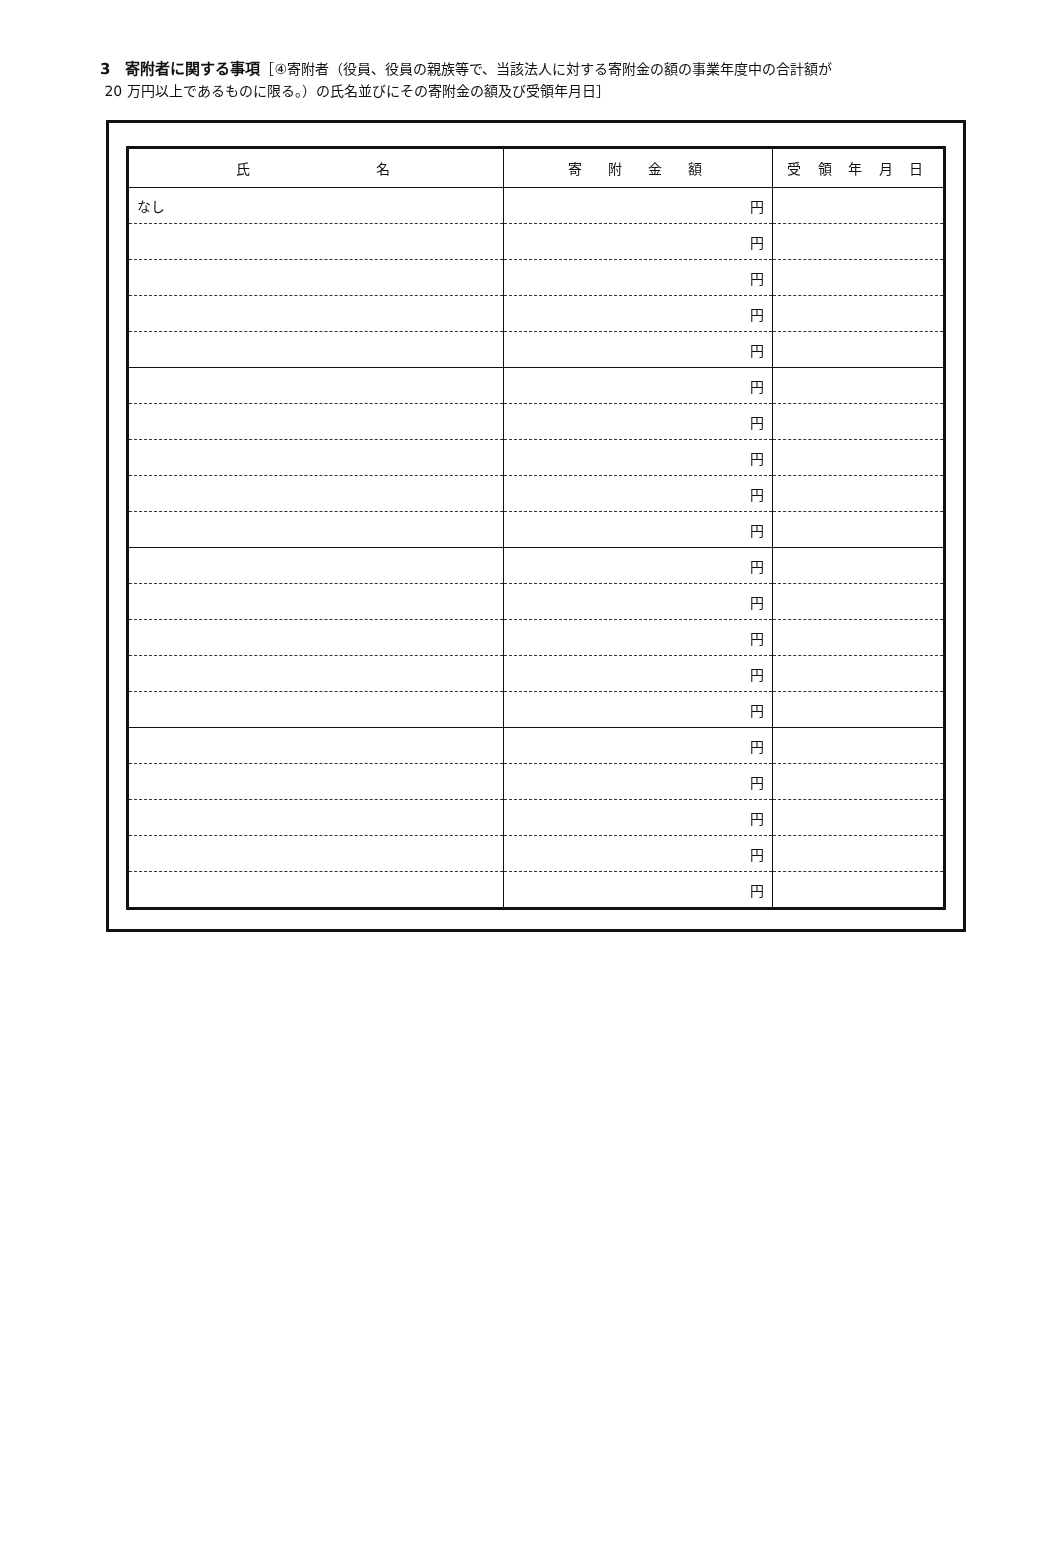3　寄附者に関する事項［④寄附者（役員、役員の親族等で、当該法人に対する寄附金の額の事業年度中の合計額が
20 万円以上であるものに限る。）の氏名並びにその寄附金の額及び受領年月日］
| 氏 名 | 寄 附 金 額 | 受 領 年 月 日 |
| --- | --- | --- |
| なし | 円 | |
| | 円 | |
| | 円 | |
| | 円 | |
| | 円 | |
| | 円 | |
| | 円 | |
| | 円 | |
| | 円 | |
| | 円 | |
| | 円 | |
| | 円 | |
| | 円 | |
| | 円 | |
| | 円 | |
| | 円 | |
| | 円 | |
| | 円 | |
| | 円 | |
| | 円 | |